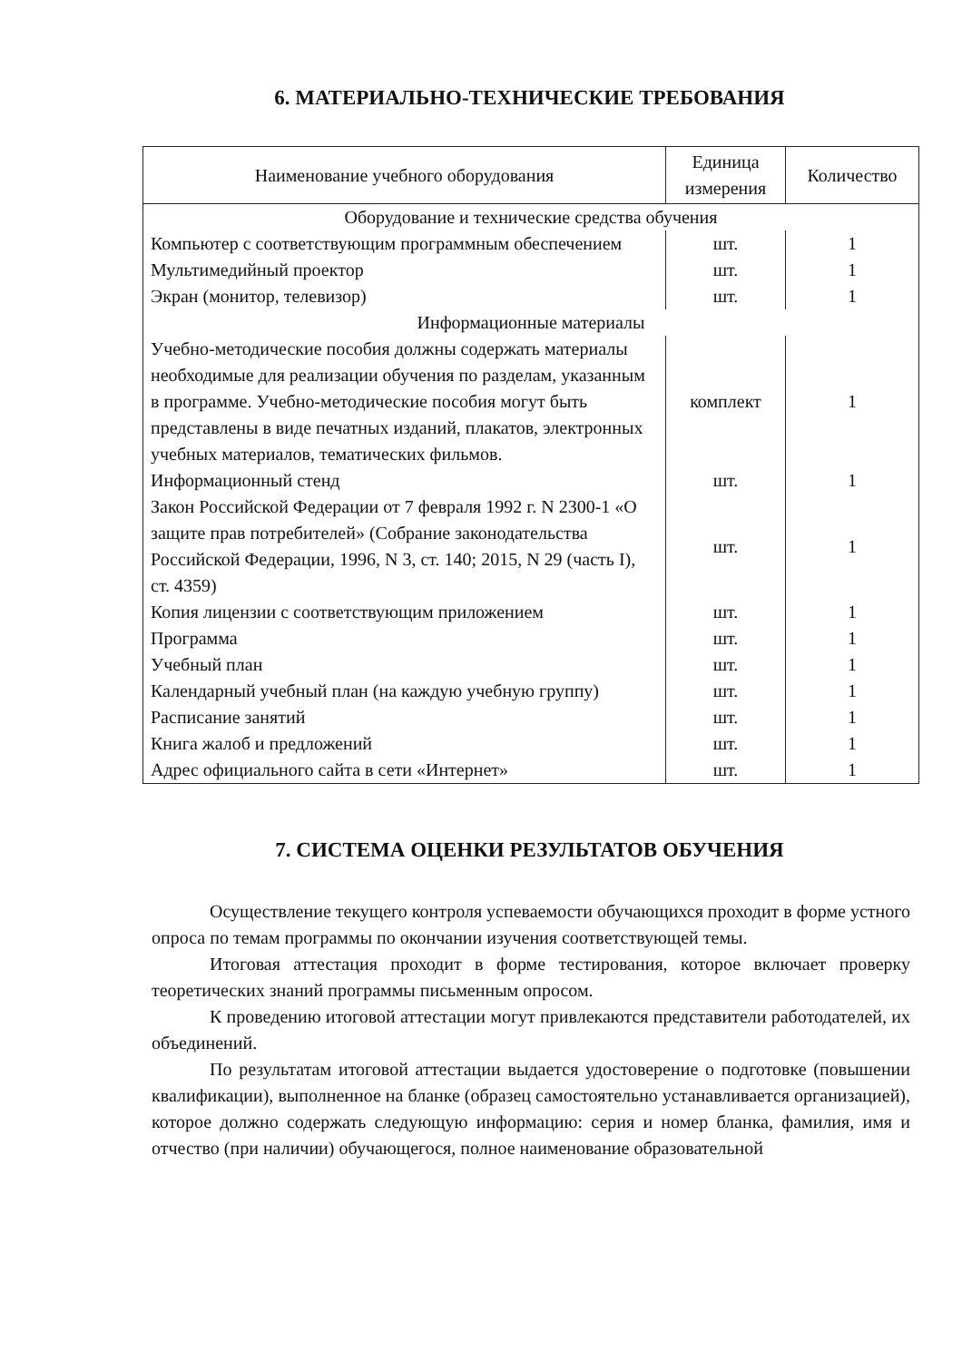6. МАТЕРИАЛЬНО-ТЕХНИЧЕСКИЕ ТРЕБОВАНИЯ
| Наименование учебного оборудования | Единица измерения | Количество |
| --- | --- | --- |
| Оборудование и технические средства обучения | | |
| Компьютер с соответствующим программным обеспечением | шт. | 1 |
| Мультимедийный проектор | шт. | 1 |
| Экран (монитор, телевизор) | шт. | 1 |
| Информационные материалы | | |
| Учебно-методические пособия должны содержать материалы необходимые для реализации обучения по разделам, указанным в программе. Учебно-методические пособия могут быть представлены в виде печатных изданий, плакатов, электронных учебных материалов, тематических фильмов. | комплект | 1 |
| Информационный стенд | шт. | 1 |
| Закон Российской Федерации от 7 февраля 1992 г. N 2300-1 «О защите прав потребителей» (Собрание законодательства Российской Федерации, 1996, N 3, ст. 140; 2015, N 29 (часть I), ст. 4359) | шт. | 1 |
| Копия лицензии с соответствующим приложением | шт. | 1 |
| Программа | шт. | 1 |
| Учебный план | шт. | 1 |
| Календарный учебный план (на каждую учебную группу) | шт. | 1 |
| Расписание занятий | шт. | 1 |
| Книга жалоб и предложений | шт. | 1 |
| Адрес официального сайта в сети «Интернет» | шт. | 1 |
7. СИСТЕМА ОЦЕНКИ РЕЗУЛЬТАТОВ ОБУЧЕНИЯ
Осуществление текущего контроля успеваемости обучающихся проходит в форме устного опроса по темам программы по окончании изучения соответствующей темы.
Итоговая аттестация проходит в форме тестирования, которое включает проверку теоретических знаний программы письменным опросом.
К проведению итоговой аттестации могут привлекаются представители работодателей, их объединений.
По результатам итоговой аттестации выдается удостоверение о подготовке (повышении квалификации), выполненное на бланке (образец самостоятельно устанавливается организацией), которое должно содержать следующую информацию: серия и номер бланка, фамилия, имя и отчество (при наличии) обучающегося, полное наименование образовательной